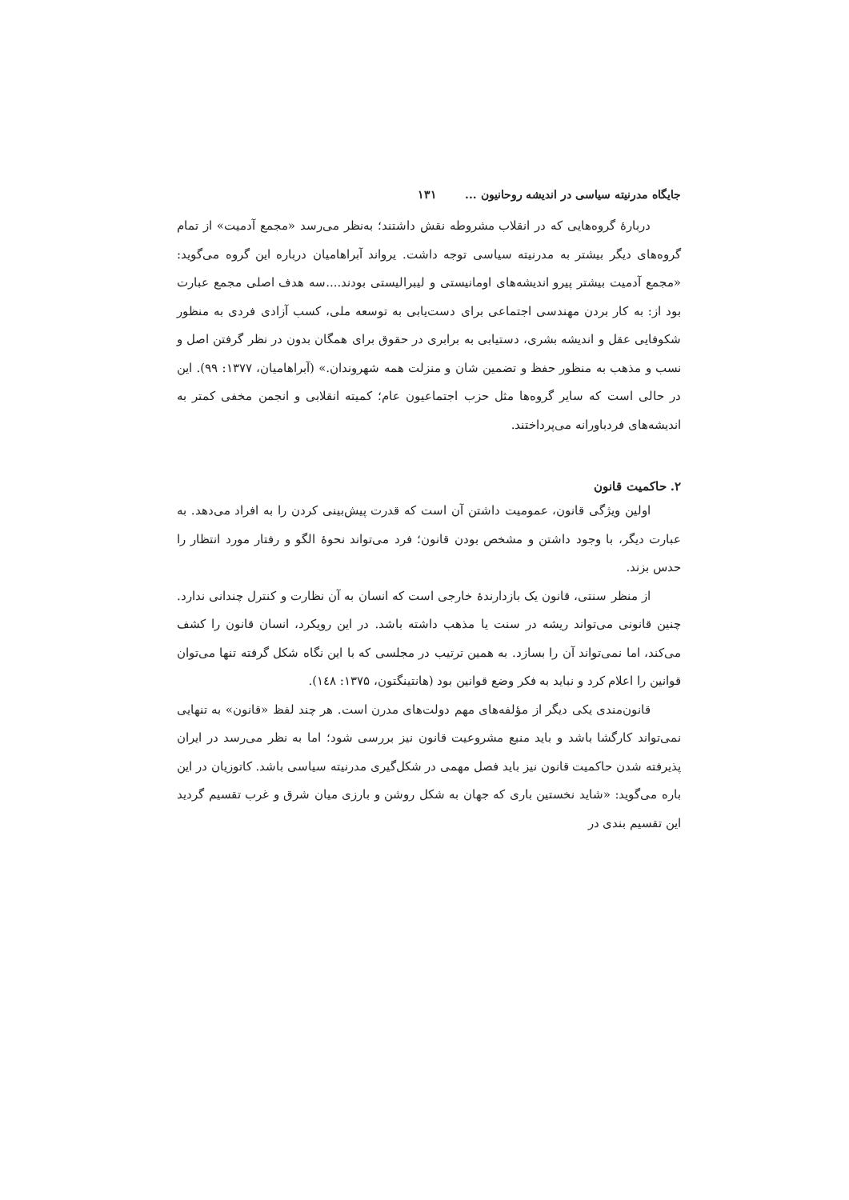جایگاه مدرنیته سیاسی در اندیشه روحانیون ... ۱۳۱
دربارهٔ گروه‌هایی که در انقلاب مشروطه نقش داشتند؛ به‌نظر می‌رسد «مجمع آدمیت» از تمام گروه‌های دیگر بیشتر به مدرنیته سیاسی توجه داشت. یرواند آبراهامیان درباره این گروه می‌گوید: «مجمع آدمیت بیشتر پیرو اندیشه‌های اومانیستی و لیبرالیستی بودند....سه هدف اصلی مجمع عبارت بود از: به کار بردن مهندسی اجتماعی برای دست‌یابی به توسعه ملی، کسب آزادی فردی به منظور شکوفایی عقل و اندیشه بشری، دستیابی به برابری در حقوق برای همگان بدون در نظر گرفتن اصل و نسب و مذهب به منظور حفظ و تضمین شان و منزلت همه شهروندان.» (آبراهامیان، ۱۳۷۷: ۹۹). این در حالی است که سایر گروه‌ها مثل حزب اجتماعیون عام؛ کمیته انقلابی و انجمن مخفی کمتر به اندیشه‌های فردباورانه می‌پرداختند.
۲. حاکمیت قانون
اولین ویژگی قانون، عمومیت داشتن آن است که قدرت پیش‌بینی کردن را به افراد می‌دهد. به عبارت دیگر، با وجود داشتن و مشخص بودن قانون؛ فرد می‌تواند نحوهٔ الگو و رفتار مورد انتظار را حدس بزند.
از منظر سنتی، قانون یک بازدارندهٔ خارجی است که انسان به آن نظارت و کنترل چندانی ندارد. چنین قانونی می‌تواند ریشه در سنت یا مذهب داشته باشد. در این رویکرد، انسان قانون را کشف می‌کند، اما نمی‌تواند آن را بسازد. به همین ترتیب در مجلسی که با این نگاه شکل گرفته تنها می‌توان قوانین را اعلام کرد و نباید به فکر وضع قوانین بود (هانتینگتون، ۱۳۷۵: ۱٤۸).
قانون‌مندی یکی دیگر از مؤلفه‌های مهم دولت‌های مدرن است. هر چند لفظ «قانون» به تنهایی نمی‌تواند کارگشا باشد و باید منبع مشروعیت قانون نیز بررسی شود؛ اما به نظر می‌رسد در ایران پذیرفته شدن حاکمیت قانون نیز باید فصل مهمی در شکل‌گیری مدرنیته سیاسی باشد. کاتوزیان در این باره می‌گوید: «شاید نخستین باری که جهان به شکل روشن و بارزی میان شرق و غرب تقسیم گردید این تقسیم بندی در